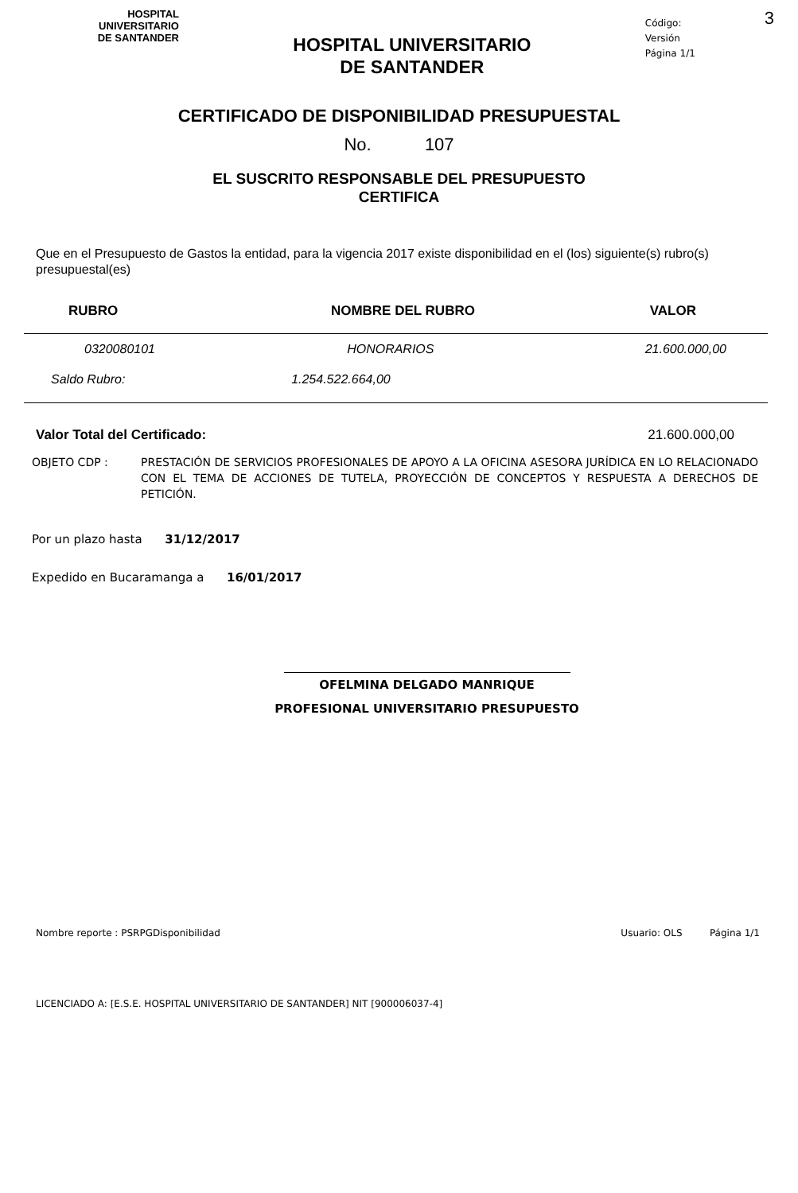HOSPITAL
UNIVERSITARIO
DE SANTANDER
HOSPITAL UNIVERSITARIO
DE SANTANDER
Código:
Versión
Página 1/1
3
CERTIFICADO DE DISPONIBILIDAD PRESUPUESTAL
No. 107
EL SUSCRITO RESPONSABLE DEL PRESUPUESTO
CERTIFICA
Que en el Presupuesto de Gastos la entidad, para la vigencia 2017 existe disponibilidad en el (los) siguiente(s) rubro(s) presupuestal(es)
| RUBRO | NOMBRE DEL RUBRO | VALOR |
| --- | --- | --- |
| 0320080101 | HONORARIOS | 21.600.000,00 |
| Saldo Rubro: | 1.254.522.664,00 | |
Valor Total del Certificado: 21.600.000,00
OBJETO CDP : PRESTACIÓN DE SERVICIOS PROFESIONALES DE APOYO A LA OFICINA ASESORA JURÍDICA EN LO RELACIONADO CON EL TEMA DE ACCIONES DE TUTELA, PROYECCIÓN DE CONCEPTOS Y RESPUESTA A DERECHOS DE PETICIÓN.
Por un plazo hasta 31/12/2017
Expedido en Bucaramanga a 16/01/2017
OFELMINA DELGADO MANRIQUE
PROFESIONAL UNIVERSITARIO PRESUPUESTO
Nombre reporte : PSRPGDisponibilidad Usuario: OLS Página 1/1
LICENCIADO A: [E.S.E. HOSPITAL UNIVERSITARIO DE SANTANDER] NIT [900006037-4]